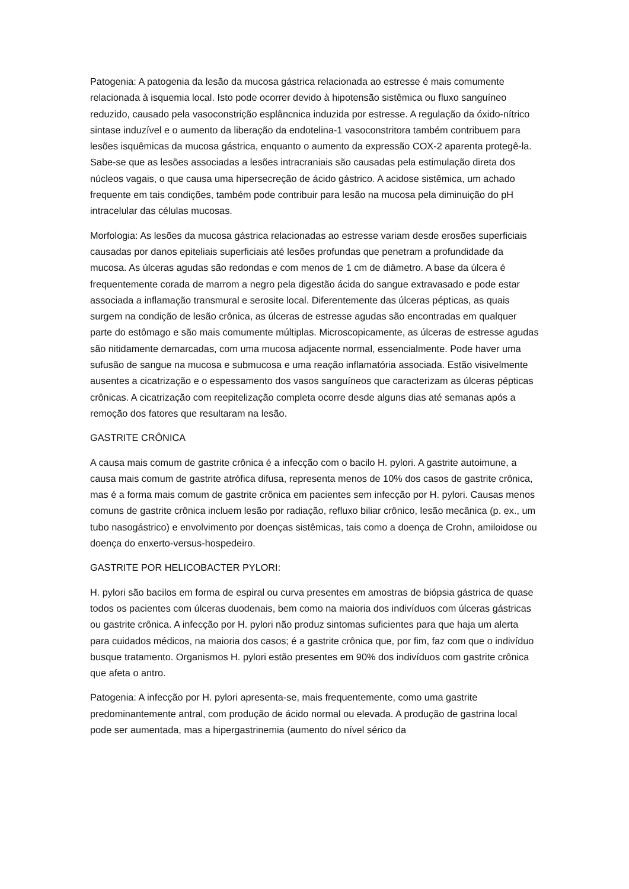Patogenia: A patogenia da lesão da mucosa gástrica relacionada ao estresse é mais comumente relacionada à isquemia local. Isto pode ocorrer devido à hipotensão sistêmica ou fluxo sanguíneo reduzido, causado pela vasoconstrição esplâncnica induzida por estresse. A regulação da óxido-nítrico sintase induzível e o aumento da liberação da endotelina-1 vasoconstritora também contribuem para lesões isquêmicas da mucosa gástrica, enquanto o aumento da expressão COX-2 aparenta protegê-la. Sabe-se que as lesões associadas a lesões intracraniais são causadas pela estimulação direta dos núcleos vagais, o que causa uma hipersecreção de ácido gástrico. A acidose sistêmica, um achado frequente em tais condições, também pode contribuir para lesão na mucosa pela diminuição do pH intracelular das células mucosas.
Morfologia: As lesões da mucosa gástrica relacionadas ao estresse variam desde erosões superficiais causadas por danos epiteliais superficiais até lesões profundas que penetram a profundidade da mucosa. As úlceras agudas são redondas e com menos de 1 cm de diâmetro. A base da úlcera é frequentemente corada de marrom a negro pela digestão ácida do sangue extravasado e pode estar associada a inflamação transmural e serosite local. Diferentemente das úlceras pépticas, as quais surgem na condição de lesão crônica, as úlceras de estresse agudas são encontradas em qualquer parte do estômago e são mais comumente múltiplas. Microscopicamente, as úlceras de estresse agudas são nitidamente demarcadas, com uma mucosa adjacente normal, essencialmente. Pode haver uma sufusão de sangue na mucosa e submucosa e uma reação inflamatória associada. Estão visivelmente ausentes a cicatrização e o espessamento dos vasos sanguíneos que caracterizam as úlceras pépticas crônicas. A cicatrização com reepitelização completa ocorre desde alguns dias até semanas após a remoção dos fatores que resultaram na lesão.
GASTRITE CRÔNICA
A causa mais comum de gastrite crônica é a infecção com o bacilo H. pylori. A gastrite autoimune, a causa mais comum de gastrite atrófica difusa, representa menos de 10% dos casos de gastrite crônica, mas é a forma mais comum de gastrite crônica em pacientes sem infecção por H. pylori. Causas menos comuns de gastrite crônica incluem lesão por radiação, refluxo biliar crônico, lesão mecânica (p. ex., um tubo nasogástrico) e envolvimento por doenças sistêmicas, tais como a doença de Crohn, amiloidose ou doença do enxerto-versus-hospedeiro.
GASTRITE POR HELICOBACTER PYLORI:
H. pylori são bacilos em forma de espiral ou curva presentes em amostras de biópsia gástrica de quase todos os pacientes com úlceras duodenais, bem como na maioria dos indivíduos com úlceras gástricas ou gastrite crônica. A infecção por H. pylori não produz sintomas suficientes para que haja um alerta para cuidados médicos, na maioria dos casos; é a gastrite crônica que, por fim, faz com que o indivíduo busque tratamento. Organismos H. pylori estão presentes em 90% dos indivíduos com gastrite crônica que afeta o antro.
Patogenia: A infecção por H. pylori apresenta-se, mais frequentemente, como uma gastrite predominantemente antral, com produção de ácido normal ou elevada. A produção de gastrina local pode ser aumentada, mas a hipergastrinemia (aumento do nível sérico da